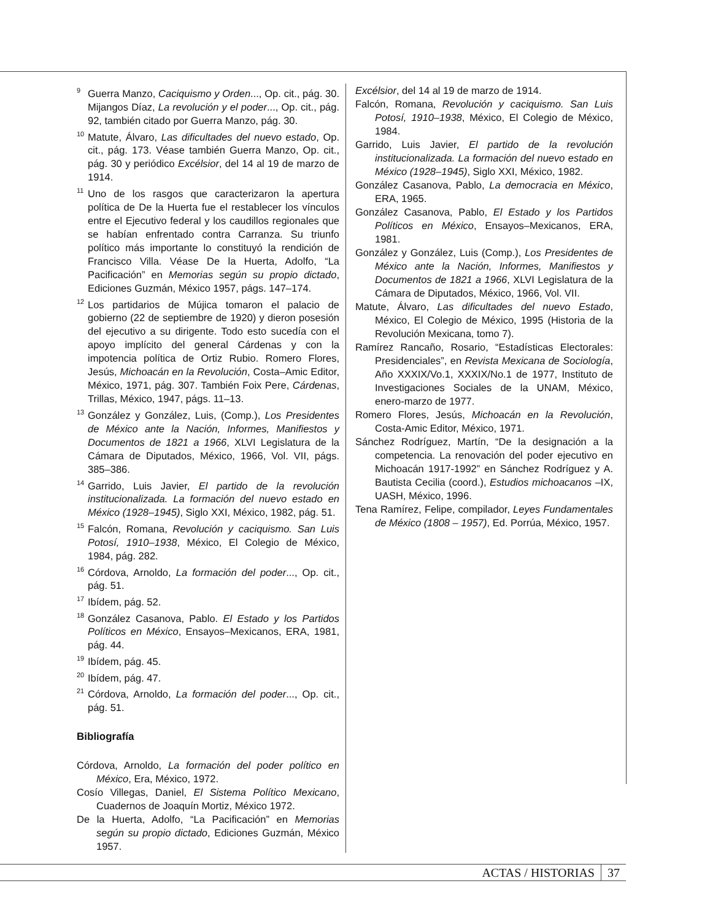<sup>9</sup> Guerra Manzo, Caciquismo y Orden..., Op. cit., pág. 30. Mijangos Díaz, La revolución y el poder..., Op. cit., pág. 92, también citado por Guerra Manzo, pág. 30.
<sup>10</sup> Matute, Álvaro, Las dificultades del nuevo estado, Op. cit., pág. 173. Véase también Guerra Manzo, Op. cit., pág. 30 y periódico Excélsior, del 14 al 19 de marzo de 1914.
<sup>11</sup> Uno de los rasgos que caracterizaron la apertura política de De la Huerta fue el restablecer los vínculos entre el Ejecutivo federal y los caudillos regionales que se habían enfrentado contra Carranza. Su triunfo político más importante lo constituyó la rendición de Francisco Villa. Véase De la Huerta, Adolfo, “La Pacificación” en Memorias según su propio dictado, Ediciones Guzmán, México 1957, págs. 147–174.
<sup>12</sup> Los partidarios de Mújica tomaron el palacio de gobierno (22 de septiembre de 1920) y dieron posesión del ejecutivo a su dirigente. Todo esto sucedía con el apoyo implícito del general Cárdenas y con la impotencia política de Ortiz Rubio. Romero Flores, Jesús, Michoacán en la Revolución, Costa–Amic Editor, México, 1971, pág. 307. También Foix Pere, Cárdenas, Trillas, México, 1947, págs. 11–13.
<sup>13</sup> González y González, Luis, (Comp.), Los Presidentes de México ante la Nación, Informes, Manifiestos y Documentos de 1821 a 1966, XLVI Legislatura de la Cámara de Diputados, México, 1966, Vol. VII, págs. 385–386.
<sup>14</sup> Garrido, Luis Javier, El partido de la revolución institucionalizada. La formación del nuevo estado en México (1928–1945), Siglo XXI, México, 1982, pág. 51.
<sup>15</sup> Falcón, Romana, Revolución y caciquismo. San Luis Potosí, 1910–1938, México, El Colegio de México, 1984, pág. 282.
<sup>16</sup>Córdova, Arnoldo, La formación del poder..., Op. cit., pág. 51.
<sup>17</sup> Ibídem, pág. 52.
<sup>18</sup> González Casanova, Pablo. El Estado y los Partidos Políticos en México, Ensayos–Mexicanos, ERA, 1981, pág. 44.
<sup>19</sup> Ibídem, pág. 45.
<sup>20</sup> Ibídem, pág. 47.
<sup>21</sup>Córdova, Arnoldo, La formación del poder..., Op. cit., pág. 51.
Bibliografía
Córdova, Arnoldo, La formación del poder político en México, Era, México, 1972.
Cosío Villegas, Daniel, El Sistema Político Mexicano, Cuadernos de Joaquín Mortiz, México 1972.
De la Huerta, Adolfo, “La Pacificación” en Memorias según su propio dictado, Ediciones Guzmán, México 1957.
Excélsior, del 14 al 19 de marzo de 1914.
Falcón, Romana, Revolución y caciquismo. San Luis Potosí, 1910–1938, México, El Colegio de México, 1984.
Garrido, Luis Javier, El partido de la revolución institucionalizada. La formación del nuevo estado en México (1928–1945), Siglo XXI, México, 1982.
González Casanova, Pablo, La democracia en México, ERA, 1965.
González Casanova, Pablo, El Estado y los Partidos Políticos en México, Ensayos–Mexicanos, ERA, 1981.
González y González, Luis (Comp.), Los Presidentes de México ante la Nación, Informes, Manifiestos y Documentos de 1821 a 1966, XLVI Legislatura de la Cámara de Diputados, México, 1966, Vol. VII.
Matute, Álvaro, Las dificultades del nuevo Estado, México, El Colegio de México, 1995 (Historia de la Revolución Mexicana, tomo 7).
Ramírez Rancaño, Rosario, “Estadísticas Electorales: Presidenciales”, en Revista Mexicana de Sociología, Año XXXIX/Vo.1, XXXIX/No.1 de 1977, Instituto de Investigaciones Sociales de la UNAM, México, enero-marzo de 1977.
Romero Flores, Jesús, Michoacán en la Revolución, Costa-Amic Editor, México, 1971.
Sánchez Rodríguez, Martín, “De la designación a la competencia. La renovación del poder ejecutivo en Michoacán 1917-1992” en Sánchez Rodríguez y A. Bautista Cecilia (coord.), Estudios michoacanos –IX, UASH, México, 1996.
Tena Ramírez, Felipe, compilador, Leyes Fundamentales de México (1808 – 1957), Ed. Porrúa, México, 1957.
ACTAS / HISTORIAS 37